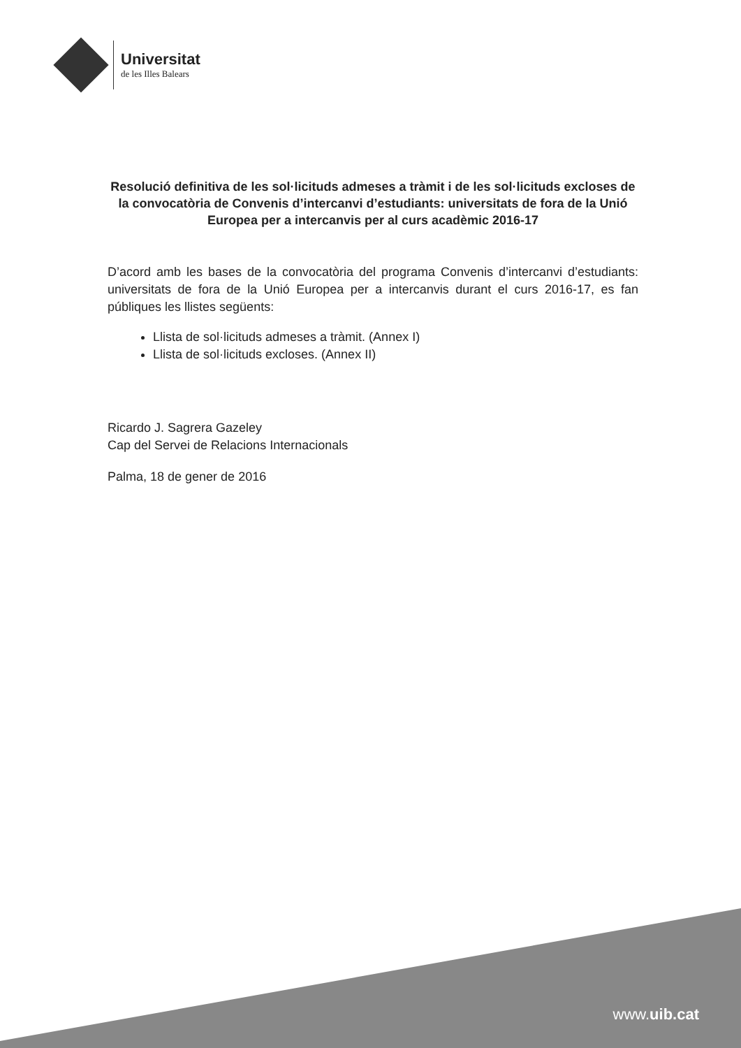Universitat
de les Illes Balears
Resolució definitiva de les sol·licituds admeses a tràmit i de les sol·licituds excloses de la convocatòria de Convenis d’intercanvi d’estudiants: universitats de fora de la Unió Europea per a intercanvis per al curs acadèmic 2016-17
D’acord amb les bases de la convocatòria del programa Convenis d’intercanvi d’estudiants: universitats de fora de la Unió Europea per a intercanvis durant el curs 2016-17, es fan públiques les llistes següents:
Llista de sol·licituds admeses a tràmit. (Annex I)
Llista de sol·licituds excloses. (Annex II)
Ricardo J. Sagrera Gazeley
Cap del Servei de Relacions Internacionals
Palma, 18 de gener de 2016
www.uib.cat